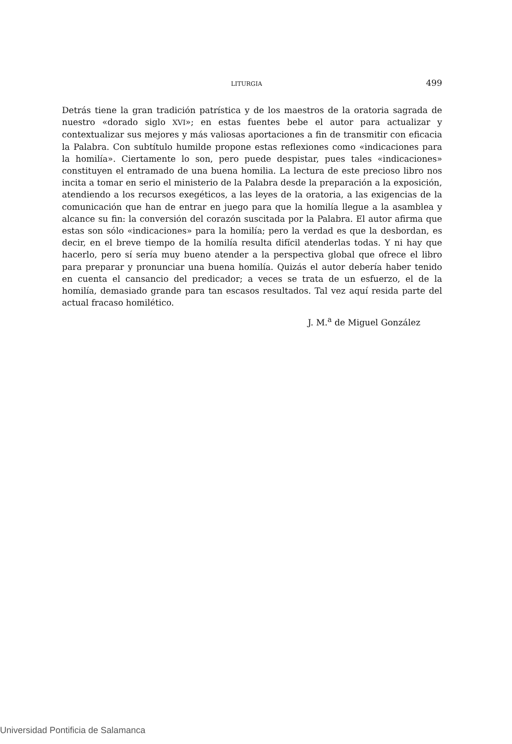LITURGIA 499
Detrás tiene la gran tradición patrística y de los maestros de la oratoria sagrada de nuestro «dorado siglo XVI»; en estas fuentes bebe el autor para actualizar y contextualizar sus mejores y más valiosas aportaciones a fin de transmitir con eficacia la Palabra. Con subtítulo humilde propone estas reflexiones como «indicaciones para la homilía». Ciertamente lo son, pero puede despistar, pues tales «indicaciones» constituyen el entramado de una buena homilia. La lectura de este precioso libro nos incita a tomar en serio el ministerio de la Palabra desde la preparación a la exposición, atendiendo a los recursos exegéticos, a las leyes de la oratoria, a las exigencias de la comunicación que han de entrar en juego para que la homilía llegue a la asamblea y alcance su fin: la conversión del corazón suscitada por la Palabra. El autor afirma que estas son sólo «indicaciones» para la homilía; pero la verdad es que la desbordan, es decir, en el breve tiempo de la homilía resulta difícil atenderlas todas. Y ni hay que hacerlo, pero sí sería muy bueno atender a la perspectiva global que ofrece el libro para preparar y pronunciar una buena homilía. Quizás el autor debería haber tenido en cuenta el cansancio del predicador; a veces se trata de un esfuerzo, el de la homilía, demasiado grande para tan escasos resultados. Tal vez aquí resida parte del actual fracaso homilético.
J. M.<sup>a</sup> de Miguel González
Universidad Pontificia de Salamanca